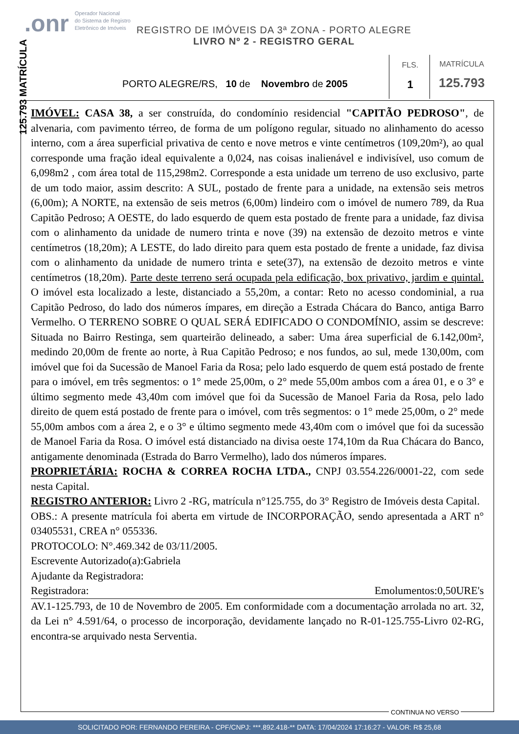.onr Operador Nacional
do Sistema de Registro
Eletrônico de Imóveis
125.793 MATRÍCULA
REGISTRO DE IMÓVEIS DA 3ª ZONA - PORTO ALEGRE
LIVRO Nº 2 - REGISTRO GERAL
PORTO ALEGRE/RS, 10 de Novembro de 2005
FLS.
1
MATRÍCULA
125.793
IMÓVEL: CASA 38, a ser construída, do condomínio residencial "CAPITÃO PEDROSO", de alvenaria, com pavimento térreo, de forma de um polígono regular, situado no alinhamento do acesso interno, com a área superficial privativa de cento e nove metros e vinte centímetros (109,20m²), ao qual corresponde uma fração ideal equivalente a 0,024, nas coisas inalienável e indivisível, uso comum de 6,098m2 , com área total de 115,298m2. Corresponde a esta unidade um terreno de uso exclusivo, parte de um todo maior, assim descrito: A SUL, postado de frente para a unidade, na extensão seis metros (6,00m); A NORTE, na extensão de seis metros (6,00m) lindeiro com o imóvel de numero 789, da Rua Capitão Pedroso; A OESTE, do lado esquerdo de quem esta postado de frente para a unidade, faz divisa com o alinhamento da unidade de numero trinta e nove (39) na extensão de dezoito metros e vinte centímetros (18,20m); A LESTE, do lado direito para quem esta postado de frente a unidade, faz divisa com o alinhamento da unidade de numero trinta e sete(37), na extensão de dezoito metros e vinte centímetros (18,20m). Parte deste terreno será ocupada pela edificação, box privativo, jardim e quintal. O imóvel esta localizado a leste, distanciado a 55,20m, a contar: Reto no acesso condominial, a rua Capitão Pedroso, do lado dos números ímpares, em direção a Estrada Chácara do Banco, antiga Barro Vermelho. O TERRENO SOBRE O QUAL SERÁ EDIFICADO O CONDOMÍNIO, assim se descreve: Situada no Bairro Restinga, sem quarteirão delineado, a saber: Uma área superficial de 6.142,00m², medindo 20,00m de frente ao norte, à Rua Capitão Pedroso; e nos fundos, ao sul, mede 130,00m, com imóvel que foi da Sucessão de Manoel Faria da Rosa; pelo lado esquerdo de quem está postado de frente para o imóvel, em três segmentos: o 1° mede 25,00m, o 2° mede 55,00m ambos com a área 01, e o 3° e último segmento mede 43,40m com imóvel que foi da Sucessão de Manoel Faria da Rosa, pelo lado direito de quem está postado de frente para o imóvel, com três segmentos: o 1° mede 25,00m, o 2° mede 55,00m ambos com a área 2, e o 3° e último segmento mede 43,40m com o imóvel que foi da sucessão de Manoel Faria da Rosa. O imóvel está distanciado na divisa oeste 174,10m da Rua Chácara do Banco, antigamente denominada (Estrada do Barro Vermelho), lado dos números ímpares.
PROPRIETÁRIA: ROCHA & CORREA ROCHA LTDA., CNPJ 03.554.226/0001-22, com sede nesta Capital.
REGISTRO ANTERIOR: Livro 2 -RG, matrícula n°125.755, do 3° Registro de Imóveis desta Capital.
OBS.: A presente matrícula foi aberta em virtude de INCORPORAÇÃO, sendo apresentada a ART n° 03405531, CREA n° 055336.
PROTOCOLO: N°.469.342 de 03/11/2005.
Escrevente Autorizado(a):Gabriela
Ajudante da Registradora:
Registradora: Emolumentos:0,50URE's
AV.1-125.793, de 10 de Novembro de 2005. Em conformidade com a documentação arrolada no art. 32, da Lei n° 4.591/64, o processo de incorporação, devidamente lançado no R-01-125.755-Livro 02-RG, encontra-se arquivado nesta Serventia.
CONTINUA NO VERSO
SOLICITADO POR: FERNANDO PEREIRA - CPF/CNPJ: ***.892.418-** DATA: 17/04/2024 17:16:27 - VALOR: R$ 25,68